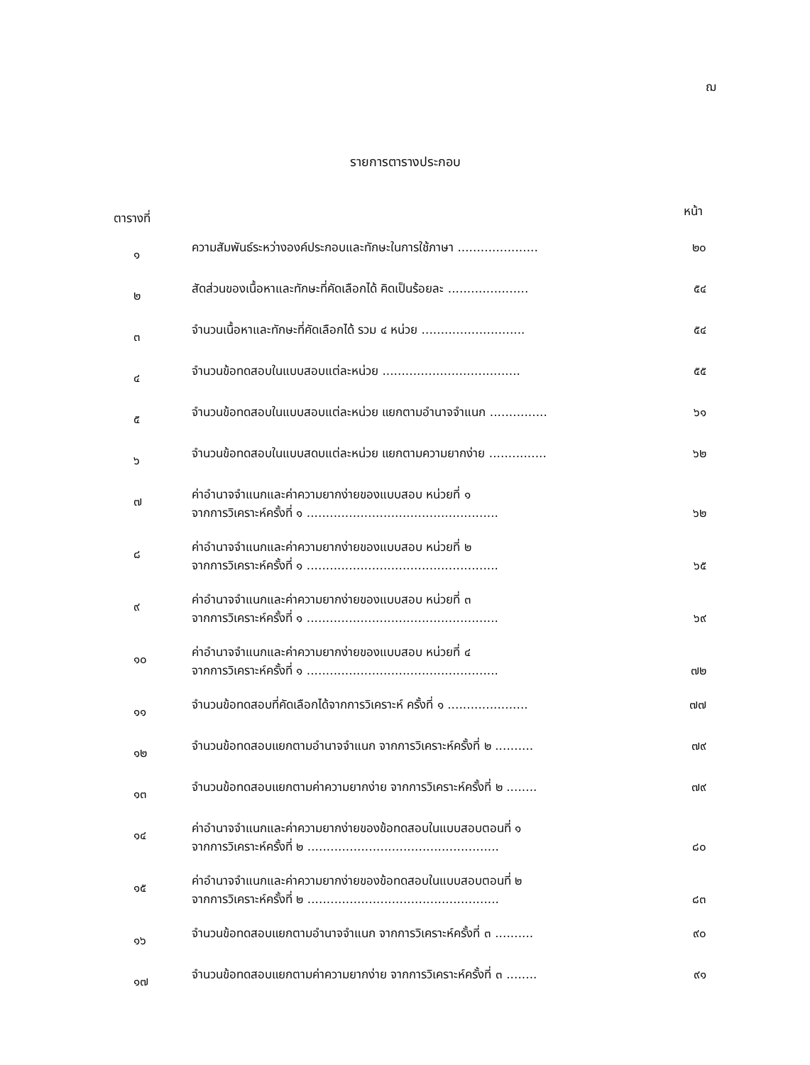ฌ
รายการตารางประกอบ
ตารางที่ หน้า
๑
ความสัมพันธ์ระหว่างองค์ประกอบและทักษะในการใช้ภาษา ..................... ๒๐
๒
สัดส่วนของเนื้อหาและทักษะที่คัดเลือกได้ คิดเป็นร้อยละ ..................... ๕๔
๓
จำนวนเนื้อหาและทักษะที่คัดเลือกได้ รวม ๔ หน่วย ........................... ๕๔
๔
จำนวนข้อทดสอบในแบบสอบแต่ละหน่วย .................................... ๕๕
๕
จำนวนข้อทดสอบในแบบสอบแต่ละหน่วย แยกตามอำนาจจำแนก ............... ๖๑
๖
จำนวนข้อทดสอบในแบบสดบแต่ละหน่วย แยกตามความยากง่าย ............... ๖๒
๗
ค่าอำนาจจำแนกและค่าความยากง่ายของแบบสอบ หน่วยที่ ๑
จากการวิเคราะห์ครั้งที่ ๑ .................................................. ๖๒
๘
ค่าอำนาจจำแนกและค่าความยากง่ายของแบบสอบ หน่วยที่ ๒
จากการวิเคราะห์ครั้งที่ ๑ .................................................. ๖๕
๙
ค่าอำนาจจำแนกและค่าความยากง่ายของแบบสอบ หน่วยที่ ๓
จากการวิเคราะห์ครั้งที่ ๑ .................................................. ๖๙
๑๐
ค่าอำนาจจำแนกและค่าความยากง่ายของแบบสอบ หน่วยที่ ๔
จากการวิเคราะห์ครั้งที่ ๑ .................................................. ๗๒
๑๑
จำนวนข้อทดสอบที่คัดเลือกได้จากการวิเคราะห์ ครั้งที่ ๑ ..................... ๗๗
๑๒
จำนวนข้อทดสอบแยกตามอำนาจจำแนก จากการวิเคราะห์ครั้งที่ ๒ .......... ๗๙
๑๓
จำนวนข้อทดสอบแยกตามค่าความยากง่าย จากการวิเคราะห์ครั้งที่ ๒ ........ ๗๙
๑๔
ค่าอำนาจจำแนกและค่าความยากง่ายของข้อทดสอบในแบบสอบตอนที่ ๑
จากการวิเคราะห์ครั้งที่ ๒ .................................................. ๘๐
๑๕
ค่าอำนาจจำแนกและค่าความยากง่ายของข้อทดสอบในแบบสอบตอนที่ ๒
จากการวิเคราะห์ครั้งที่ ๒ .................................................. ๘๓
๑๖
จำนวนข้อทดสอบแยกตามอำนาจจำแนก จากการวิเคราะห์ครั้งที่ ๓ .......... ๙๐
๑๗
จำนวนข้อทดสอบแยกตามค่าความยากง่าย จากการวิเคราะห์ครั้งที่ ๓ ........ ๙๑